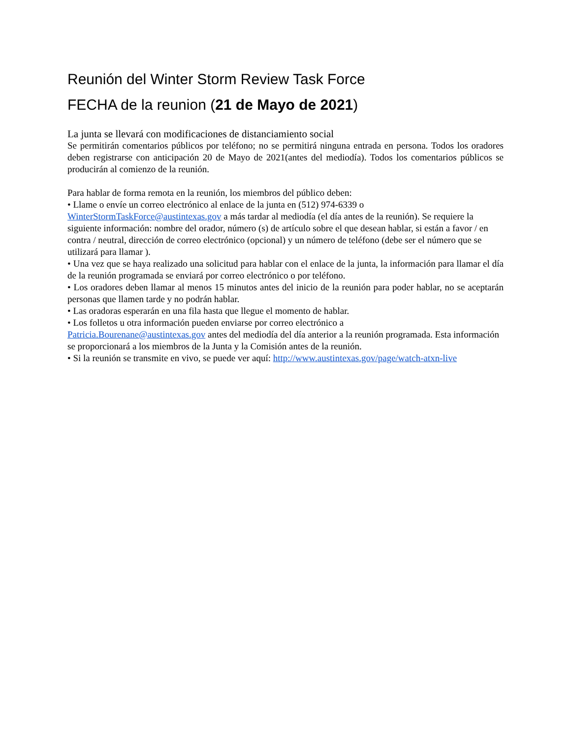Reunión del Winter Storm Review Task Force
FECHA de la reunion (21 de Mayo de 2021)
La junta se llevará con modificaciones de distanciamiento social
Se permitirán comentarios públicos por teléfono; no se permitirá ninguna entrada en persona. Todos los oradores deben registrarse con anticipación 20 de Mayo de 2021(antes del mediodía). Todos los comentarios públicos se producirán al comienzo de la reunión.
Para hablar de forma remota en la reunión, los miembros del público deben:
• Llame o envíe un correo electrónico al enlace de la junta en (512) 974-6339 o
WinterStormTaskForce@austintexas.gov a más tardar al mediodía (el día antes de la reunión). Se requiere la siguiente información: nombre del orador, número (s) de artículo sobre el que desean hablar, si están a favor / en contra / neutral, dirección de correo electrónico (opcional) y un número de teléfono (debe ser el número que se utilizará para llamar ).
• Una vez que se haya realizado una solicitud para hablar con el enlace de la junta, la información para llamar el día de la reunión programada se enviará por correo electrónico o por teléfono.
• Los oradores deben llamar al menos 15 minutos antes del inicio de la reunión para poder hablar, no se aceptarán personas que llamen tarde y no podrán hablar.
• Las oradoras esperarán en una fila hasta que llegue el momento de hablar.
• Los folletos u otra información pueden enviarse por correo electrónico a
Patricia.Bourenane@austintexas.gov antes del mediodía del día anterior a la reunión programada. Esta información se proporcionará a los miembros de la Junta y la Comisión antes de la reunión.
• Si la reunión se transmite en vivo, se puede ver aquí: http://www.austintexas.gov/page/watch-atxn-live